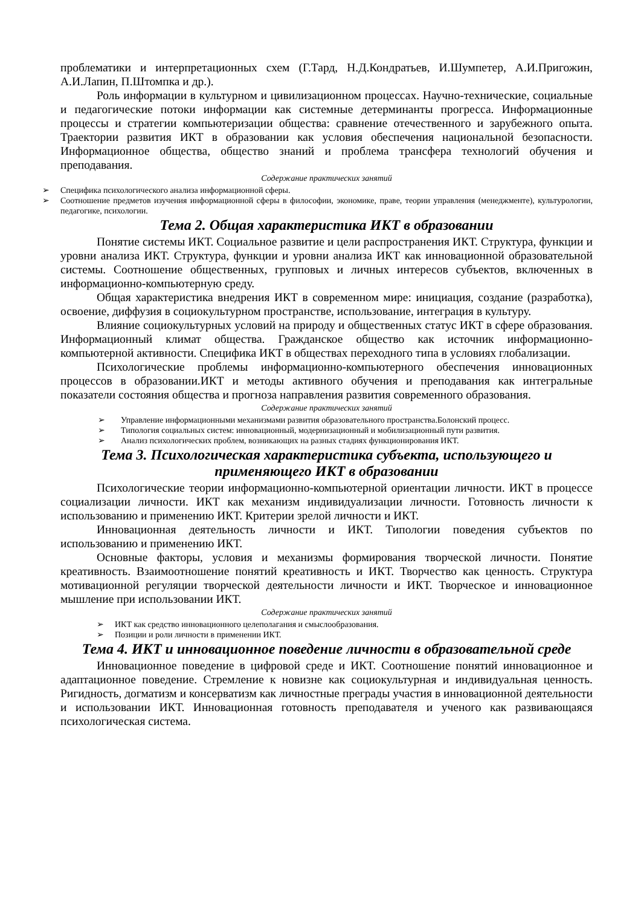проблематики и интерпретационных схем (Г.Тард, Н.Д.Кондратьев, И.Шумпетер, А.И.Пригожин, А.И.Лапин, П.Штомпка и др.).
Роль информации в культурном и цивилизационном процессах. Научно-технические, социальные и педагогические потоки информации как системные детерминанты прогресса. Информационные процессы и стратегии компьютеризации общества: сравнение отечественного и зарубежного опыта. Траектории развития ИКТ в образовании как условия обеспечения национальной безопасности. Информационное общества, общество знаний и проблема трансфера технологий обучения и преподавания.
Содержание практических занятий
➢ Специфика психологического анализа информационной сферы.
➢ Соотношение предметов изучения информационной сферы в философии, экономике, праве, теории управления (менеджменте), культурологии, педагогике, психологии.
Тема 2. Общая характеристика ИКТ в образовании
Понятие системы ИКТ. Социальное развитие и цели распространения ИКТ. Структура, функции и уровни анализа ИКТ. Структура, функции и уровни анализа ИКТ как инновационной образовательной системы. Соотношение общественных, групповых и личных интересов субъектов, включенных в информационно-компьютерную среду.
Общая характеристика внедрения ИКТ в современном мире: инициация, создание (разработка), освоение, диффузия в социокультурном пространстве, использование, интеграция в культуру.
Влияние социокультурных условий на природу и общественных статус ИКТ в сфере образования. Информационный климат общества. Гражданское общество как источник информационно-компьютерной активности. Специфика ИКТ в обществах переходного типа в условиях глобализации.
Психологические проблемы информационно-компьютерного обеспечения инновационных процессов в образовании.ИКТ и методы активного обучения и преподавания как интегральные показатели состояния общества и прогноза направления развития современного образования.
Содержание практических занятий
➢ Управление информационными механизмами развития образовательного пространства.Болонский процесс.
➢ Типология социальных систем: инновационный, модернизационный и мобилизационный пути развития.
➢ Анализ психологических проблем, возникающих на разных стадиях функционирования ИКТ.
Тема 3. Психологическая характеристика субъекта, использующего и применяющего ИКТ в образовании
Психологические теории информационно-компьютерной ориентации личности. ИКТ в процессе социализации личности. ИКТ как механизм индивидуализации личности. Готовность личности к использованию и применению ИКТ. Критерии зрелой личности и ИКТ.
Инновационная деятельность личности и ИКТ. Типологии поведения субъектов по использованию и применению ИКТ.
Основные факторы, условия и механизмы формирования творческой личности. Понятие креативность. Взаимоотношение понятий креативность и ИКТ. Творчество как ценность. Структура мотивационной регуляции творческой деятельности личности и ИКТ. Творческое и инновационное мышление при использовании ИКТ.
Содержание практических занятий
➢ ИКТ как средство инновационного целеполагания и смыслообразования.
➢ Позиции и роли личности в применении ИКТ.
Тема 4. ИКТ и инновационное поведение личности в образовательной среде
Инновационное поведение в цифровой среде и ИКТ. Соотношение понятий инновационное и адаптационное поведение. Стремление к новизне как социокультурная и индивидуальная ценность. Ригидность, догматизм и консерватизм как личностные преграды участия в инновационной деятельности и использовании ИКТ. Инновационная готовность преподавателя и ученого как развивающаяся психологическая система.